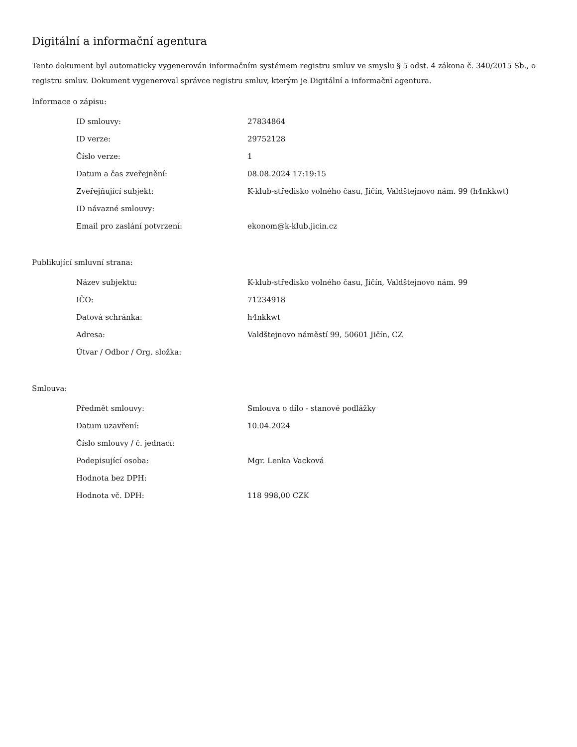Digitální a informační agentura
Tento dokument byl automaticky vygenerován informačním systémem registru smluv ve smyslu § 5 odst. 4 zákona č. 340/2015 Sb., o registru smluv. Dokument vygeneroval správce registru smluv, kterým je Digitální a informační agentura.
Informace o zápisu:
| ID smlouvy: | 27834864 |
| ID verze: | 29752128 |
| Číslo verze: | 1 |
| Datum a čas zveřejnění: | 08.08.2024 17:19:15 |
| Zveřejňující subjekt: | K-klub-středisko volného času, Jičín, Valdštejnovo nám. 99 (h4nkkwt) |
| ID návazné smlouvy: | |
| Email pro zaslání potvrzení: | ekonom@k-klub.jicin.cz |
Publikující smluvní strana:
| Název subjektu: | K-klub-středisko volného času, Jičín, Valdštejnovo nám. 99 |
| IČO: | 71234918 |
| Datová schránka: | h4nkkwt |
| Adresa: | Valdštejnovo náměstí 99, 50601 Jičín, CZ |
| Útvar / Odbor / Org. složka: | |
Smlouva:
| Předmět smlouvy: | Smlouva o dílo - stanové podlážky |
| Datum uzavření: | 10.04.2024 |
| Číslo smlouvy / č. jednací: | |
| Podepisující osoba: | Mgr. Lenka Vacková |
| Hodnota bez DPH: | |
| Hodnota vč. DPH: | 118 998,00 CZK |